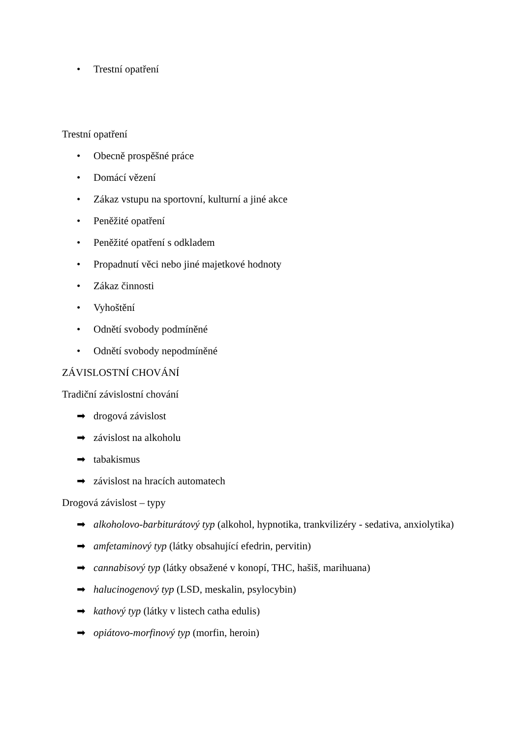• Trestní opatření
Trestní opatření
• Obecně prospěšné práce
• Domácí vězení
• Zákaz vstupu na sportovní, kulturní a jiné akce
• Peněžité opatření
• Peněžité opatření s odkladem
• Propadnutí věci nebo jiné majetkové hodnoty
• Zákaz činnosti
• Vyhoštění
• Odnětí svobody podmíněné
• Odnětí svobody nepodmíněné
ZÁVISLOSTNÍ CHOVÁNÍ
Tradiční závislostní chování
➡ drogová závislost
➡ závislost na alkoholu
➡ tabakismus
➡ závislost na hracích automatech
Drogová závislost – typy
➡ alkoholovo-barbiturátový typ (alkohol, hypnotika, trankvilizéry - sedativa, anxiolytika)
➡ amfetaminový typ (látky obsahující efedrin, pervitin)
➡ cannabisový typ (látky obsažené v konopí, THC, hašiš, marihuana)
➡ halucinogenový typ (LSD, meskalin, psylocybin)
➡ kathový typ (látky v listech catha edulis)
➡ opiátovo-morfinový typ (morfin, heroin)